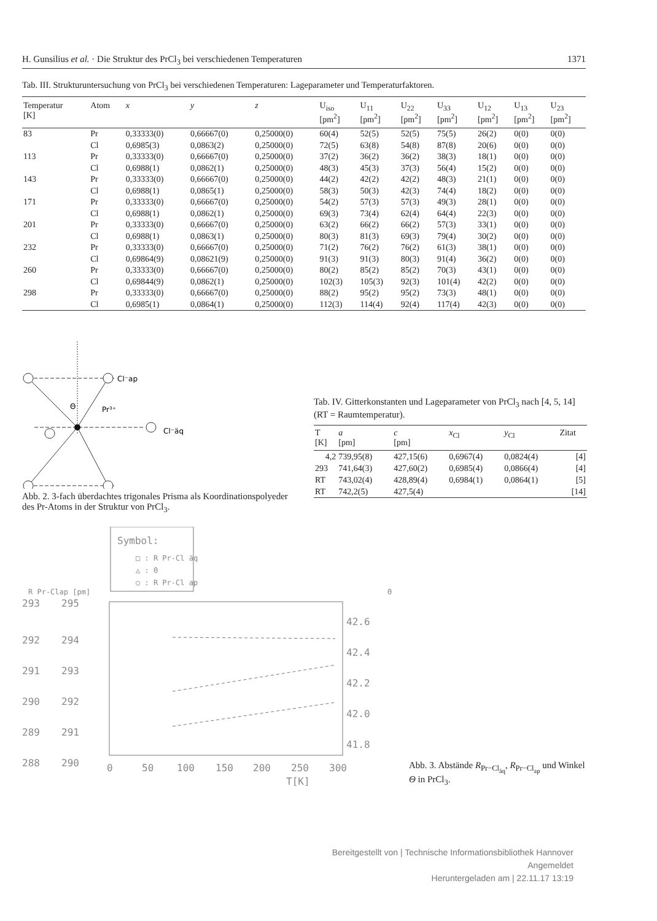H. Gunsilius et al. · Die Struktur des PrCl<sub>3</sub> bei verschiedenen Temperaturen 1371
Tab. III. Strukturuntersuchung von PrCl<sub>3</sub> bei verschiedenen Temperaturen: Lageparameter und Temperaturfaktoren.
| Temperatur [K] | Atom | x | y | z | U<sub>iso</sub> [pm<sup>2</sup>] | U<sub>11</sub> [pm<sup>2</sup>] | U<sub>22</sub> [pm<sup>2</sup>] | U<sub>33</sub> [pm<sup>2</sup>] | U<sub>12</sub> [pm<sup>2</sup>] | U<sub>13</sub> [pm<sup>2</sup>] | U<sub>23</sub> [pm<sup>2</sup>] |
| --- | --- | --- | --- | --- | --- | --- | --- | --- | --- | --- | --- |
| 83 | Pr | 0,33333(0) | 0,66667(0) | 0,25000(0) | 60(4) | 52(5) | 52(5) | 75(5) | 26(2) | 0(0) | 0(0) |
| | Cl | 0,6985(3) | 0,0863(2) | 0,25000(0) | 72(5) | 63(8) | 54(8) | 87(8) | 20(6) | 0(0) | 0(0) |
| 113 | Pr | 0,33333(0) | 0,66667(0) | 0,25000(0) | 37(2) | 36(2) | 36(2) | 38(3) | 18(1) | 0(0) | 0(0) |
| | Cl | 0,6988(1) | 0,0862(1) | 0,25000(0) | 48(3) | 45(3) | 37(3) | 56(4) | 15(2) | 0(0) | 0(0) |
| 143 | Pr | 0,33333(0) | 0,66667(0) | 0,25000(0) | 44(2) | 42(2) | 42(2) | 48(3) | 21(1) | 0(0) | 0(0) |
| | Cl | 0,6988(1) | 0,0865(1) | 0,25000(0) | 58(3) | 50(3) | 42(3) | 74(4) | 18(2) | 0(0) | 0(0) |
| 171 | Pr | 0,33333(0) | 0,66667(0) | 0,25000(0) | 54(2) | 57(3) | 57(3) | 49(3) | 28(1) | 0(0) | 0(0) |
| | Cl | 0,6988(1) | 0,0862(1) | 0,25000(0) | 69(3) | 73(4) | 62(4) | 64(4) | 22(3) | 0(0) | 0(0) |
| 201 | Pr | 0,33333(0) | 0,66667(0) | 0,25000(0) | 63(2) | 66(2) | 66(2) | 57(3) | 33(1) | 0(0) | 0(0) |
| | Cl | 0,6988(1) | 0,0863(1) | 0,25000(0) | 80(3) | 81(3) | 69(3) | 79(4) | 30(2) | 0(0) | 0(0) |
| 232 | Pr | 0,33333(0) | 0,66667(0) | 0,25000(0) | 71(2) | 76(2) | 76(2) | 61(3) | 38(1) | 0(0) | 0(0) |
| | Cl | 0,69864(9) | 0,08621(9) | 0,25000(0) | 91(3) | 91(3) | 80(3) | 91(4) | 36(2) | 0(0) | 0(0) |
| 260 | Pr | 0,33333(0) | 0,66667(0) | 0,25000(0) | 80(2) | 85(2) | 85(2) | 70(3) | 43(1) | 0(0) | 0(0) |
| | Cl | 0,69844(9) | 0,0862(1) | 0,25000(0) | 102(3) | 105(3) | 92(3) | 101(4) | 42(2) | 0(0) | 0(0) |
| 298 | Pr | 0,33333(0) | 0,66667(0) | 0,25000(0) | 88(2) | 95(2) | 95(2) | 73(3) | 48(1) | 0(0) | 0(0) |
| | Cl | 0,6985(1) | 0,0864(1) | 0,25000(0) | 112(3) | 114(4) | 92(4) | 117(4) | 42(3) | 0(0) | 0(0) |
Cl⁻ap
Pr³⁺
Cl⁻äq
Θ
Abb. 2. 3-fach überdachtes trigonales Prisma als Koordinationspolyeder des Pr-Atoms in der Struktur von PrCl<sub>3</sub>.
Tab. IV. Gitterkonstanten und Lageparameter von PrCl<sub>3</sub> nach [4, 5, 14] (RT = Raumtemperatur).
| T [K] | a [pm] | c [pm] | x<sub>Cl</sub> | y<sub>Cl</sub> | Zitat |
| --- | --- | --- | --- | --- | --- |
| 4,2 | 739,95(8) | 427,15(6) | 0,6967(4) | 0,0824(4) | [4] |
| 293 | 741,64(3) | 427,60(2) | 0,6985(4) | 0,0866(4) | [4] |
| RT | 743,02(4) | 428,89(4) | 0,6984(1) | 0,0864(1) | [5] |
| RT | 742,2(5) | 427,5(4) | | | [14] |
Symbol:
□ : R Pr-Cl äq
△ : Θ
○ : R Pr-Cl ap
293
292
291
290
289
288
295
294
293
292
291
290
42.6
42.4
42.2
42.0
41.8
0
50
100
150
200
250
300
T[K]
R Pr-Clap [pm]
Θ [°]
Abb. 3. Abstände R<sub>Pr−Cl<sub>äq</sub></sub>, R<sub>Pr−Cl<sub>ap</sub></sub> und Winkel Θ in PrCl<sub>3</sub>.
Bereitgestellt von | Technische Informationsbibliothek Hannover
Angemeldet
Heruntergeladen am | 22.11.17 13:19